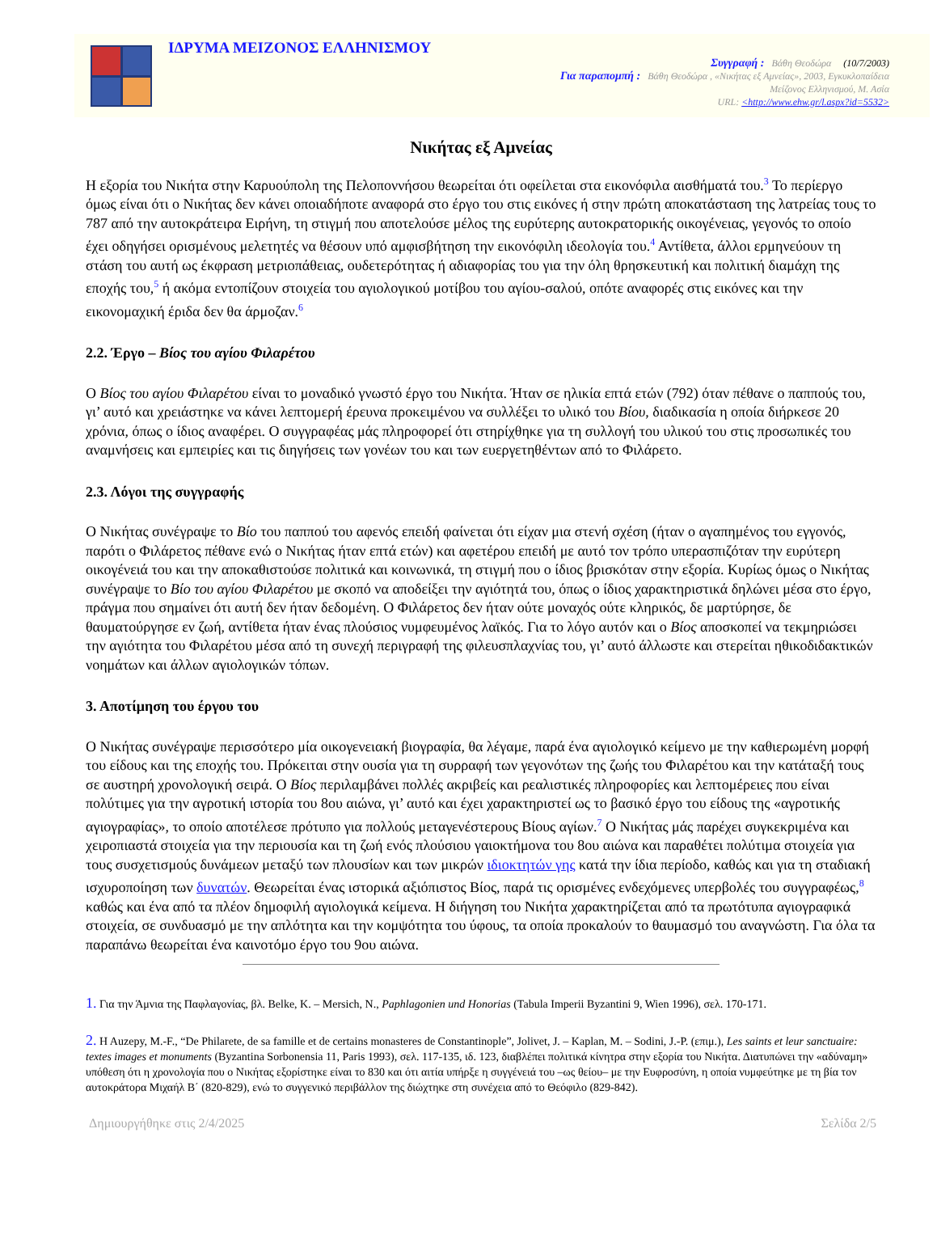ΙΔΡΥΜΑ ΜΕΙΖΟΝΟΣ ΕΛΛΗΝΙΣΜΟΥ
Συγγραφή : Βάθη Θεοδώρα (10/7/2003)
Για παραπομπή : Βάθη Θεοδώρα , «Νικήτας εξ Αμνείας», 2003, Εγκυκλοπαίδεια
Μείζονος Ελληνισμού, Μ. Ασία
URL: <http://www.ehw.gr/l.aspx?id=5532>
Νικήτας εξ Αμνείας
Η εξορία του Νικήτα στην Καρυούπολη της Πελοποννήσου θεωρείται ότι οφείλεται στα εικονόφιλα αισθήματά του.<sup>3</sup> Το περίεργο όμως είναι ότι ο Νικήτας δεν κάνει οποιαδήποτε αναφορά στο έργο του στις εικόνες ή στην πρώτη αποκατάσταση της λατρείας τους το 787 από την αυτοκράτειρα Ειρήνη, τη στιγμή που αποτελούσε μέλος της ευρύτερης αυτοκρατορικής οικογένειας, γεγονός το οποίο έχει οδηγήσει ορισμένους μελετητές να θέσουν υπό αμφισβήτηση την εικονόφιλη ιδεολογία του.<sup>4</sup> Αντίθετα, άλλοι ερμηνεύουν τη στάση του αυτή ως έκφραση μετριοπάθειας, ουδετερότητας ή αδιαφορίας του για την όλη θρησκευτική και πολιτική διαμάχη της εποχής του,<sup>5</sup> ή ακόμα εντοπίζουν στοιχεία του αγιολογικού μοτίβου του αγίου-σαλού, οπότε αναφορές στις εικόνες και την εικονομαχική έριδα δεν θα άρμοζαν.<sup>6</sup>
2.2. Έργο – Βίος του αγίου Φιλαρέτου
Ο Βίος του αγίου Φιλαρέτου είναι το μοναδικό γνωστό έργο του Νικήτα. Ήταν σε ηλικία επτά ετών (792) όταν πέθανε ο παππούς του, γι’ αυτό και χρειάστηκε να κάνει λεπτομερή έρευνα προκειμένου να συλλέξει το υλικό του Βίου, διαδικασία η οποία διήρκεσε 20 χρόνια, όπως ο ίδιος αναφέρει. Ο συγγραφέας μάς πληροφορεί ότι στηρίχθηκε για τη συλλογή του υλικού του στις προσωπικές του αναμνήσεις και εμπειρίες και τις διηγήσεις των γονέων του και των ευεργετηθέντων από το Φιλάρετο.
2.3. Λόγοι της συγγραφής
Ο Νικήτας συνέγραψε το Βίο του παππού του αφενός επειδή φαίνεται ότι είχαν μια στενή σχέση (ήταν ο αγαπημένος του εγγονός, παρότι ο Φιλάρετος πέθανε ενώ ο Νικήτας ήταν επτά ετών) και αφετέρου επειδή με αυτό τον τρόπο υπερασπιζόταν την ευρύτερη οικογένειά του και την αποκαθιστούσε πολιτικά και κοινωνικά, τη στιγμή που ο ίδιος βρισκόταν στην εξορία. Κυρίως όμως ο Νικήτας συνέγραψε το Βίο του αγίου Φιλαρέτου με σκοπό να αποδείξει την αγιότητά του, όπως ο ίδιος χαρακτηριστικά δηλώνει μέσα στο έργο, πράγμα που σημαίνει ότι αυτή δεν ήταν δεδομένη. Ο Φιλάρετος δεν ήταν ούτε μοναχός ούτε κληρικός, δε μαρτύρησε, δε θαυματούργησε εν ζωή, αντίθετα ήταν ένας πλούσιος νυμφευμένος λαϊκός. Για το λόγο αυτόν και ο Βίος αποσκοπεί να τεκμηριώσει την αγιότητα του Φιλαρέτου μέσα από τη συνεχή περιγραφή της φιλευσπλαχνίας του, γι’ αυτό άλλωστε και στερείται ηθικοδιδακτικών νοημάτων και άλλων αγιολογικών τόπων.
3. Αποτίμηση του έργου του
Ο Νικήτας συνέγραψε περισσότερο μία οικογενειακή βιογραφία, θα λέγαμε, παρά ένα αγιολογικό κείμενο με την καθιερωμένη μορφή του είδους και της εποχής του. Πρόκειται στην ουσία για τη συρραφή των γεγονότων της ζωής του Φιλαρέτου και την κατάταξή τους σε αυστηρή χρονολογική σειρά. Ο Βίος περιλαμβάνει πολλές ακριβείς και ρεαλιστικές πληροφορίες και λεπτομέρειες που είναι πολύτιμες για την αγροτική ιστορία του 8ου αιώνα, γι’ αυτό και έχει χαρακτηριστεί ως το βασικό έργο του είδους της «αγροτικής αγιογραφίας», το οποίο αποτέλεσε πρότυπο για πολλούς μεταγενέστερους Βίους αγίων.<sup>7</sup> Ο Νικήτας μάς παρέχει συγκεκριμένα και χειροπιαστά στοιχεία για την περιουσία και τη ζωή ενός πλούσιου γαιοκτήμονα του 8ου αιώνα και παραθέτει πολύτιμα στοιχεία για τους συσχετισμούς δυνάμεων μεταξύ των πλουσίων και των μικρών ιδιοκτητών γης κατά την ίδια περίοδο, καθώς και για τη σταδιακή ισχυροποίηση των δυνατών. Θεωρείται ένας ιστορικά αξιόπιστος Βίος, παρά τις ορισμένες ενδεχόμενες υπερβολές του συγγραφέως,<sup>8</sup> καθώς και ένα από τα πλέον δημοφιλή αγιολογικά κείμενα. Η διήγηση του Νικήτα χαρακτηρίζεται από τα πρωτότυπα αγιογραφικά στοιχεία, σε συνδυασμό με την απλότητα και την κομψότητα του ύφους, τα οποία προκαλούν το θαυμασμό του αναγνώστη. Για όλα τα παραπάνω θεωρείται ένα καινοτόμο έργο του 9ου αιώνα.
1. Για την Άμνια της Παφλαγονίας, βλ. Belke, K. – Mersich, N., Paphlagonien und Honorias (Tabula Imperii Byzantini 9, Wien 1996), σελ. 170-171.
2. H Auzepy, M.-F., “De Philarete, de sa famille et de certains monasteres de Constantinople”, Jolivet, J. – Kaplan, M. – Sodini, J.-P. (επιμ.), Les saints et leur sanctuaire: textes images et monuments (Byzantina Sorbonensia 11, Paris 1993), σελ. 117-135, ιδ. 123, διαβλέπει πολιτικά κίνητρα στην εξορία του Νικήτα. Διατυπώνει την «αδύναμη» υπόθεση ότι η χρονολογία που ο Νικήτας εξορίστηκε είναι το 830 και ότι αιτία υπήρξε η συγγένειά του –ως θείου– με την Ευφροσύνη, η οποία νυμφεύτηκε με τη βία τον αυτοκράτορα Μιχαήλ Β΄ (820-829), ενώ το συγγενικό περιβάλλον της διώχτηκε στη συνέχεια από το Θεόφιλο (829-842).
Δημιουργήθηκε στις 2/4/2025 Σελίδα 2/5